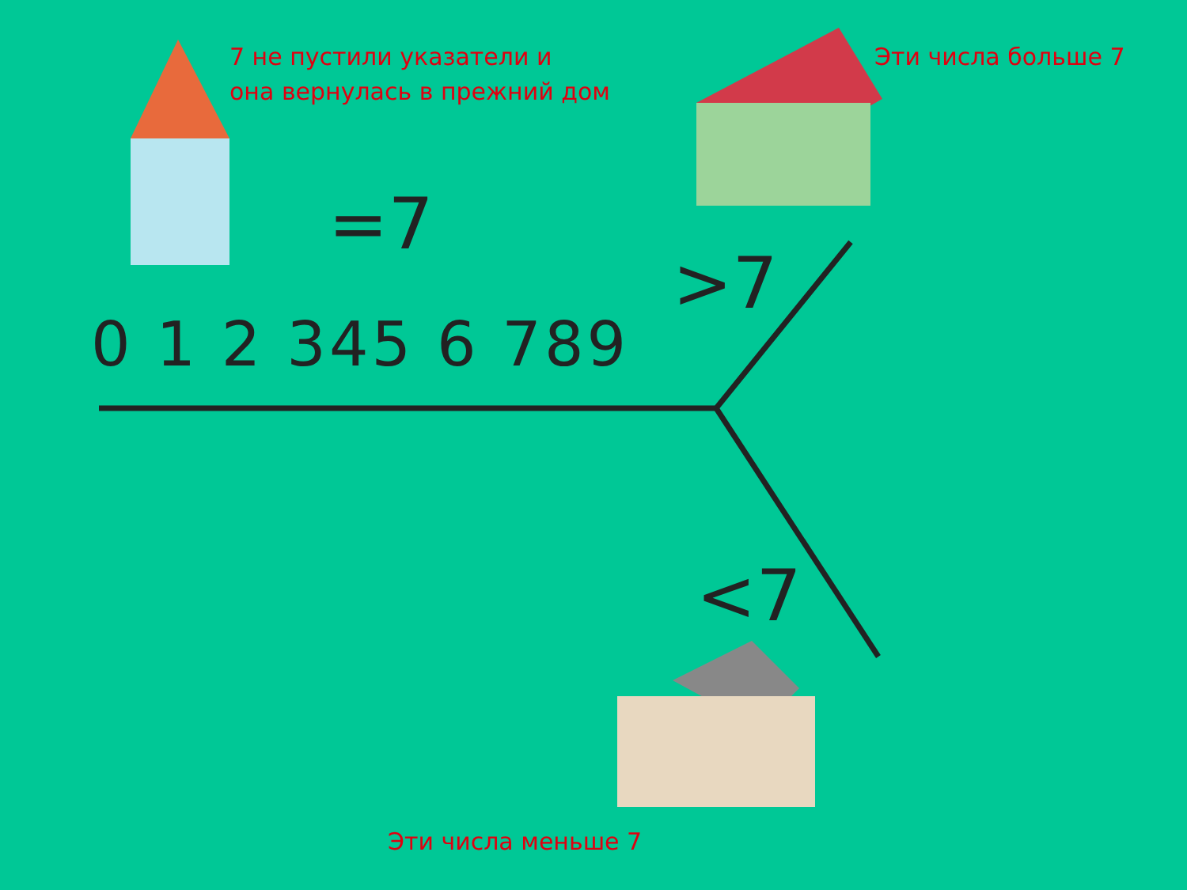7 не пустили указатели и
она вернулась в прежний дом
Эти числа больше 7
=7
>7
<7
0 1 2 345 6 789
Эти числа меньше 7